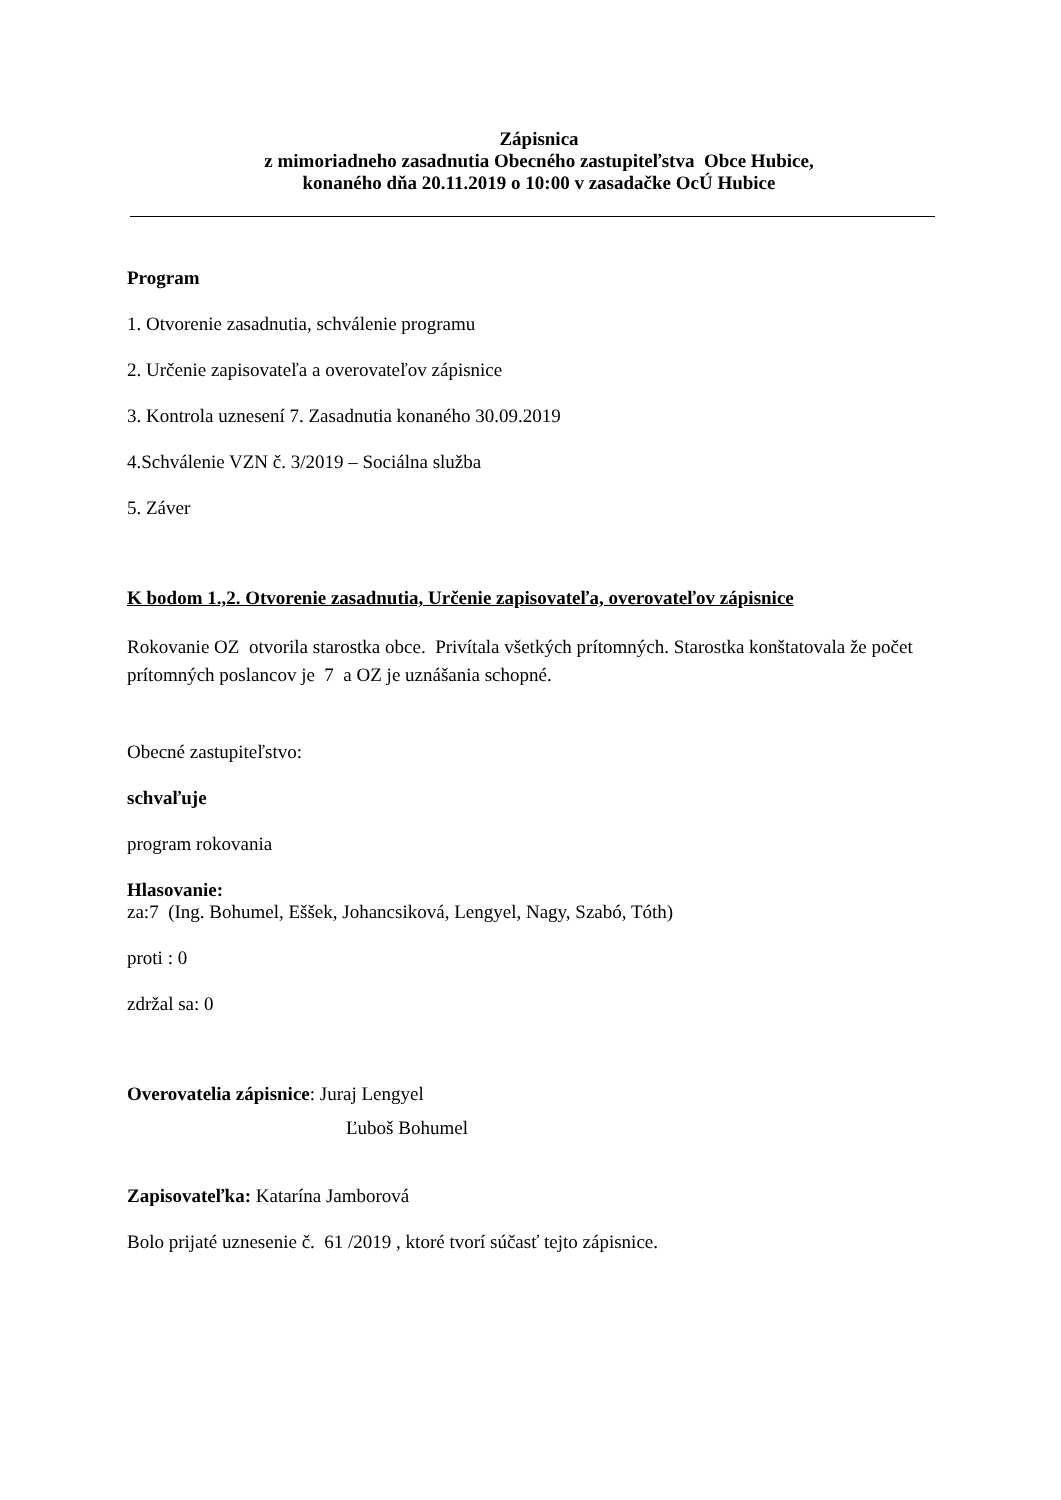Zápisnica
z mimoriadneho zasadnutia Obecného zastupiteľstva Obce Hubice,
konaného dňa 20.11.2019 o 10:00 v zasadačke OcÚ Hubice
Program
1. Otvorenie zasadnutia, schválenie programu
2. Určenie zapisovateľa a overovateľov zápisnice
3. Kontrola uznesení 7. Zasadnutia konaného 30.09.2019
4.Schválenie VZN č. 3/2019 – Sociálna služba
5. Záver
K bodom 1.,2. Otvorenie zasadnutia, Určenie zapisovateľa, overovateľov zápisnice
Rokovanie OZ otvorila starostka obce. Privítala všetkých prítomných. Starostka konštatovala že počet prítomných poslancov je 7 a OZ je uznášania schopné.
Obecné zastupiteľstvo:
schvaľuje
program rokovania
Hlasovanie:
za:7 (Ing. Bohumel, Eššek, Johancsiková, Lengyel, Nagy, Szabó, Tóth)
proti : 0
zdržal sa: 0
Overovatelia zápisnice: Juraj Lengyel
Ľuboš Bohumel
Zapisovateľka: Katarína Jamborová
Bolo prijaté uznesenie č. 61 /2019 , ktoré tvorí súčasť tejto zápisnice.